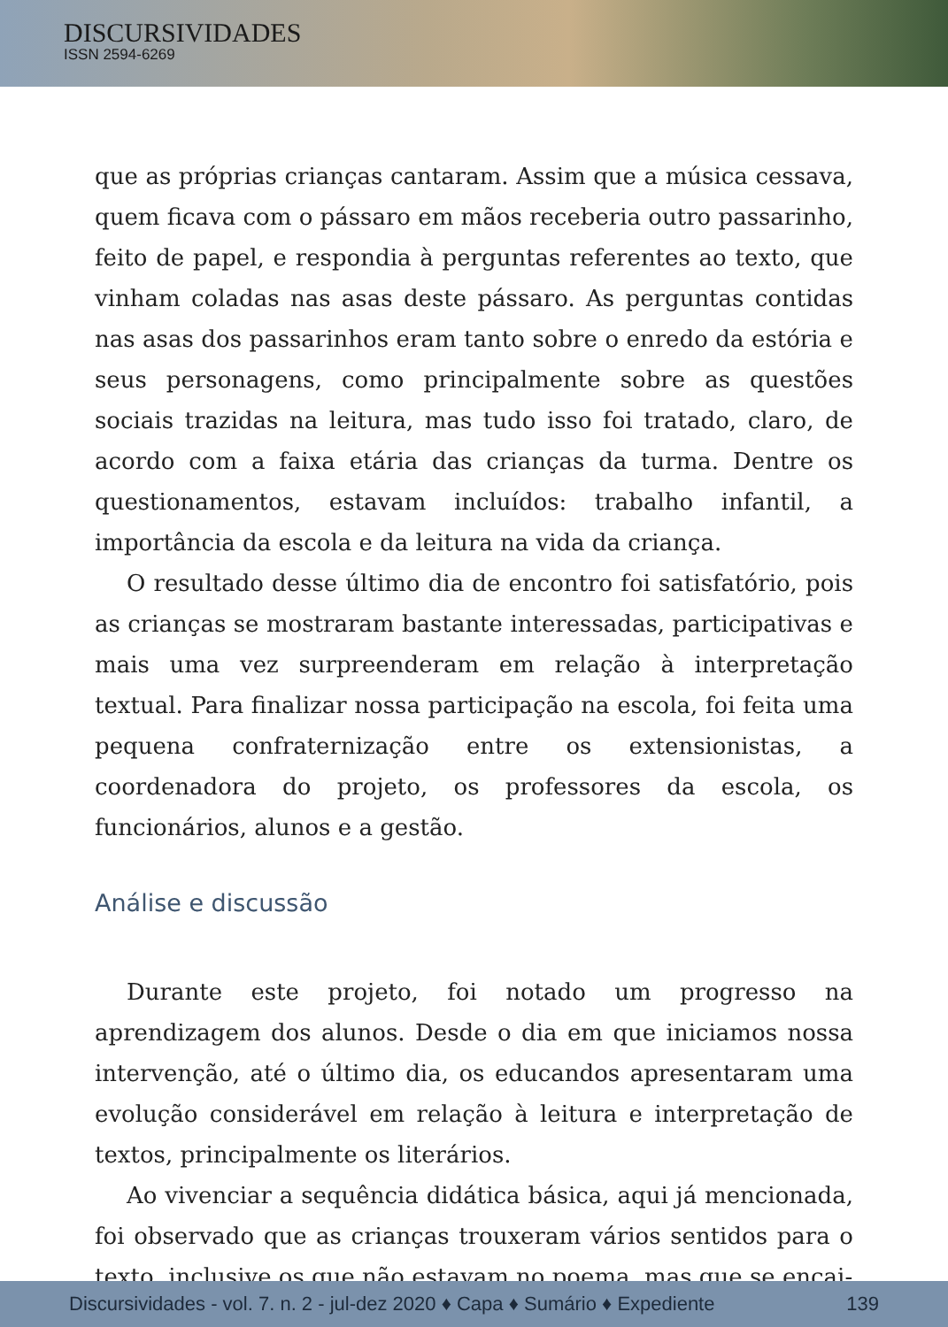DISCURSIVIDADES
ISSN 2594-6269
que as próprias crianças cantaram. Assim que a música cessava, quem ficava com o pássaro em mãos receberia outro passarinho, feito de papel, e respondia à perguntas referentes ao texto, que vinham coladas nas asas deste pássaro. As perguntas contidas nas asas dos passarinhos eram tanto sobre o enredo da estória e seus personagens, como principalmente sobre as questões sociais trazidas na leitura, mas tudo isso foi tratado, claro, de acordo com a faixa etária das crianças da turma. Dentre os questionamentos, estavam incluídos: trabalho infantil, a importância da escola e da leitura na vida da criança.
O resultado desse último dia de encontro foi satisfatório, pois as crianças se mostraram bastante interessadas, participativas e mais uma vez surpreenderam em relação à interpretação textual. Para finalizar nossa participação na escola, foi feita uma pequena confraternização entre os extensionistas, a coordenadora do projeto, os professores da escola, os funcionários, alunos e a gestão.
Análise e discussão
Durante este projeto, foi notado um progresso na aprendizagem dos alunos. Desde o dia em que iniciamos nossa intervenção, até o último dia, os educandos apresentaram uma evolução considerável em relação à leitura e interpretação de textos, principalmente os literários.
Ao vivenciar a sequência didática básica, aqui já mencionada, foi observado que as crianças trouxeram vários sentidos para o texto, inclusive os que não estavam no poema, mas que se encai-
Discursividades - vol. 7. n. 2 - jul-dez 2020 ♦ Capa ♦ Sumário ♦ Expediente 139